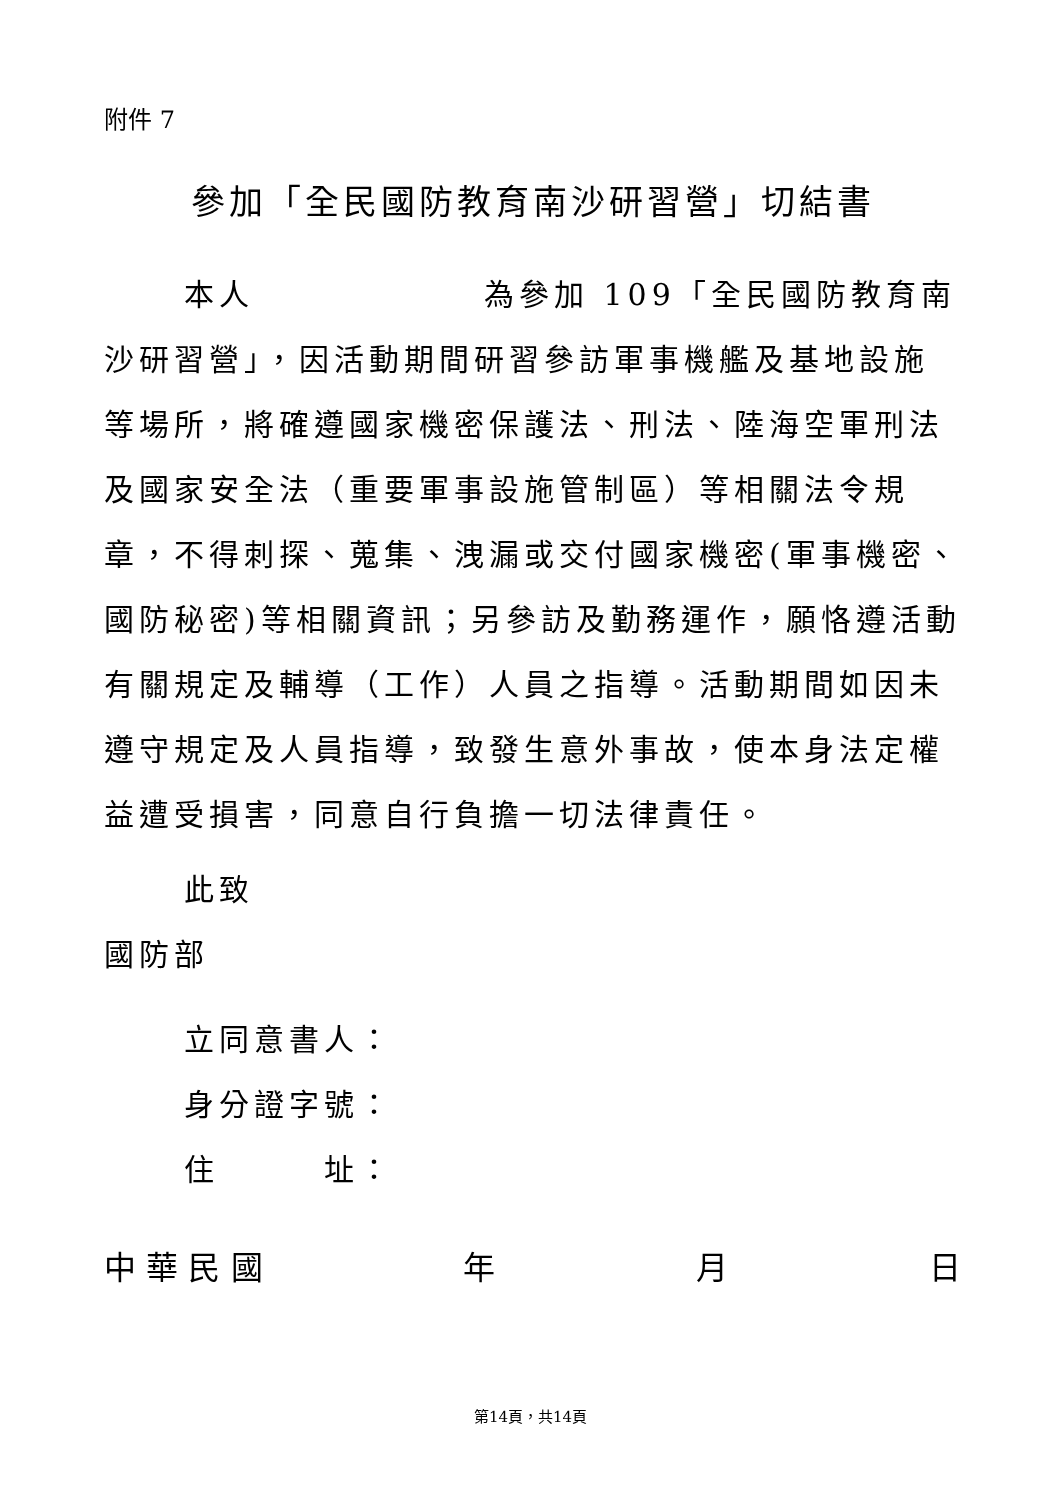附件 7
參加「全民國防教育南沙研習營」切結書
本人 為參加 109「全民國防教育南沙研習營」，因活動期間研習參訪軍事機艦及基地設施等場所，將確遵國家機密保護法、刑法、陸海空軍刑法及國家安全法（重要軍事設施管制區）等相關法令規章，不得刺探、蒐集、洩漏或交付國家機密(軍事機密、國防秘密)等相關資訊；另參訪及勤務運作，願恪遵活動有關規定及輔導（工作）人員之指導。活動期間如因未遵守規定及人員指導，致發生意外事故，使本身法定權益遭受損害，同意自行負擔一切法律責任。
此致
國防部
立同意書人：
身分證字號：
住　　　址：
中 華 民 國 年 月 日
第14頁，共14頁